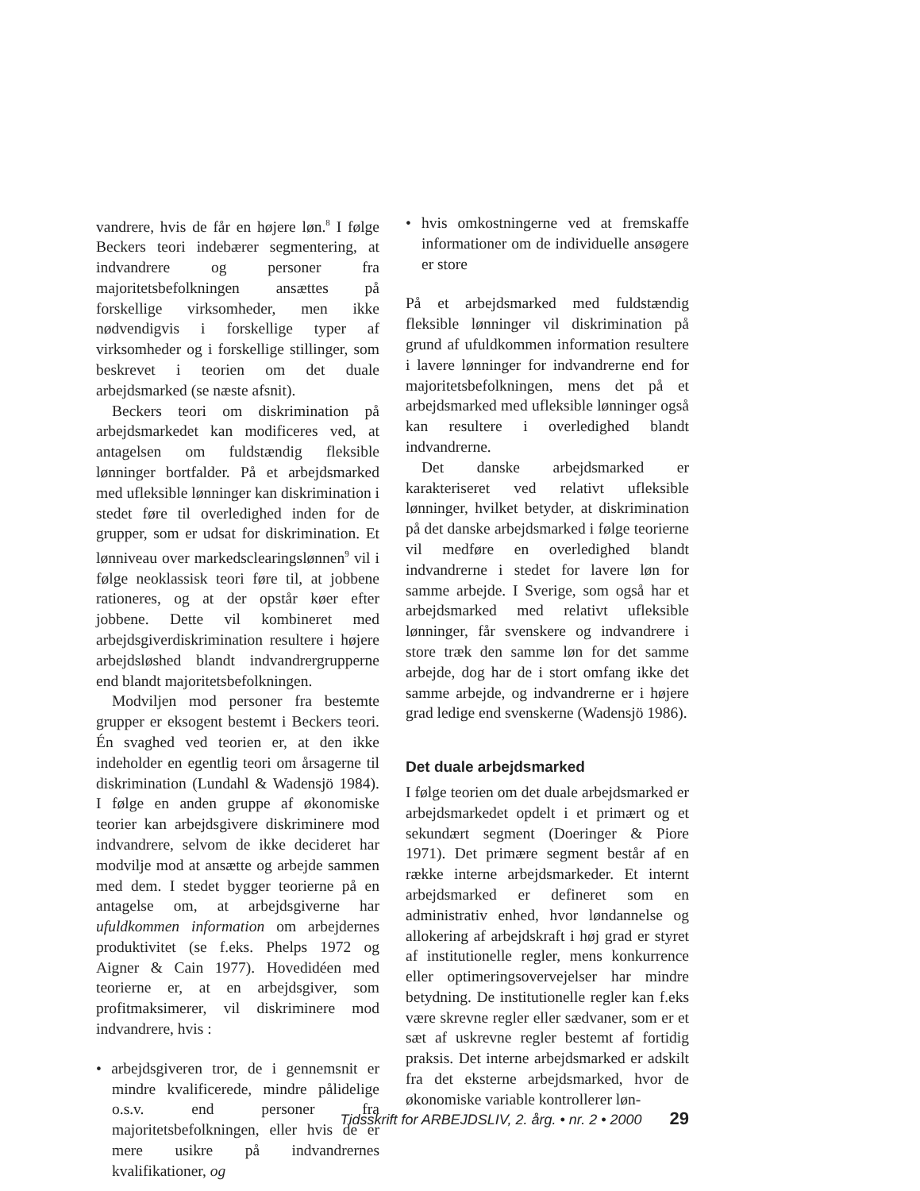vandrere, hvis de får en højere løn.<sup>8</sup> I følge Beckers teori indebærer segmentering, at indvandrere og personer fra majoritetsbefolkningen ansættes på forskellige virksomheder, men ikke nødvendigvis i forskellige typer af virksomheder og i forskellige stillinger, som beskrevet i teorien om det duale arbejdsmarked (se næste afsnit).
Beckers teori om diskrimination på arbejdsmarkedet kan modificeres ved, at antagelsen om fuldstændig fleksible lønninger bortfalder. På et arbejdsmarked med ufleksible lønninger kan diskrimination i stedet føre til overledighed inden for de grupper, som er udsat for diskrimination. Et lønniveau over markedsclearingslønnen<sup>9</sup> vil i følge neoklassisk teori føre til, at jobbene rationeres, og at der opstår køer efter jobbene. Dette vil kombineret med arbejdsgiverdiskrimination resultere i højere arbejdsløshed blandt indvandrergrupperne end blandt majoritetsbefolkningen.
Modviljen mod personer fra bestemte grupper er eksogent bestemt i Beckers teori. Én svaghed ved teorien er, at den ikke indeholder en egentlig teori om årsagerne til diskrimination (Lundahl & Wadensjö 1984). I følge en anden gruppe af økonomiske teorier kan arbejdsgivere diskriminere mod indvandrere, selvom de ikke decideret har modvilje mod at ansætte og arbejde sammen med dem. I stedet bygger teorierne på en antagelse om, at arbejdsgiverne har ufuldkommen information om arbejdernes produktivitet (se f.eks. Phelps 1972 og Aigner & Cain 1977). Hovedidéen med teorierne er, at en arbejdsgiver, som profitmaksimerer, vil diskriminere mod indvandrere, hvis :
• arbejdsgiveren tror, de i gennemsnit er mindre kvalificerede, mindre pålidelige o.s.v. end personer fra majoritetsbefolkningen, eller hvis de er mere usikre på indvandrernes kvalifikationer, og
• hvis omkostningerne ved at fremskaffe informationer om de individuelle ansøgere er store
På et arbejdsmarked med fuldstændig fleksible lønninger vil diskrimination på grund af ufuldkommen information resultere i lavere lønninger for indvandrerne end for majoritetsbefolkningen, mens det på et arbejdsmarked med ufleksible lønninger også kan resultere i overledighed blandt indvandrerne.
Det danske arbejdsmarked er karakteriseret ved relativt ufleksible lønninger, hvilket betyder, at diskrimination på det danske arbejdsmarked i følge teorierne vil medføre en overledighed blandt indvandrerne i stedet for lavere løn for samme arbejde. I Sverige, som også har et arbejdsmarked med relativt ufleksible lønninger, får svenskere og indvandrere i store træk den samme løn for det samme arbejde, dog har de i stort omfang ikke det samme arbejde, og indvandrerne er i højere grad ledige end svenskerne (Wadensjö 1986).
Det duale arbejdsmarked
I følge teorien om det duale arbejdsmarked er arbejdsmarkedet opdelt i et primært og et sekundært segment (Doeringer & Piore 1971). Det primære segment består af en række interne arbejdsmarkeder. Et internt arbejdsmarked er defineret som en administrativ enhed, hvor løndannelse og allokering af arbejdskraft i høj grad er styret af institutionelle regler, mens konkurrence eller optimeringsovervejelser har mindre betydning. De institutionelle regler kan f.eks være skrevne regler eller sædvaner, som er et sæt af uskrevne regler bestemt af fortidig praksis. Det interne arbejdsmarked er adskilt fra det eksterne arbejdsmarked, hvor de økonomiske variable kontrollerer løn-
Tidsskrift for ARBEJDSLIV, 2. årg. • nr. 2 • 2000 29